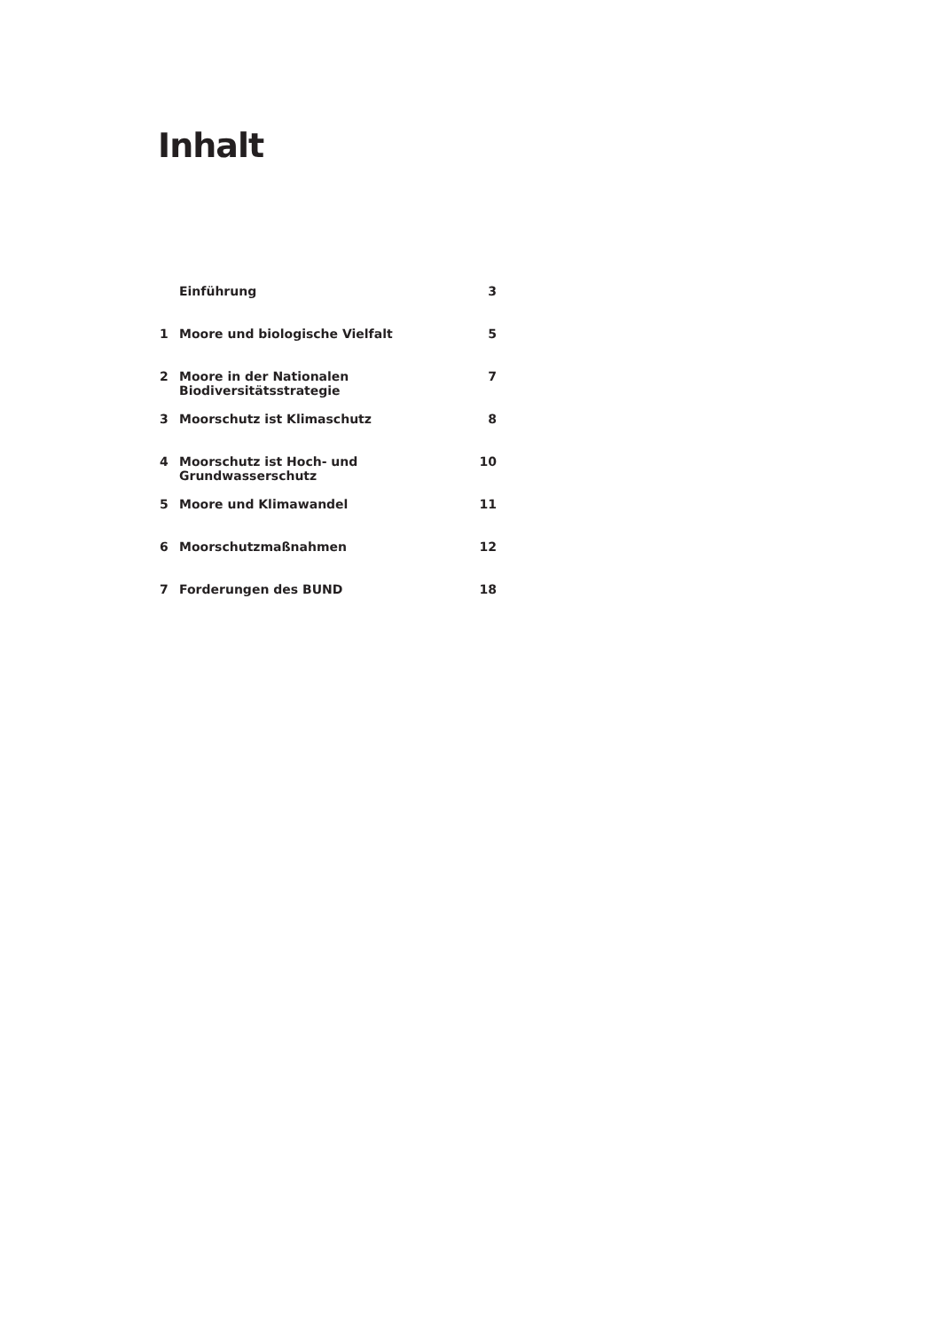Inhalt
| | Einführung | 3 |
| 1 | Moore und biologische Vielfalt | 5 |
| 2 | Moore in der Nationalen Biodiversitätsstrategie | 7 |
| 3 | Moorschutz ist Klimaschutz | 8 |
| 4 | Moorschutz ist Hoch- und Grundwasserschutz | 10 |
| 5 | Moore und Klimawandel | 11 |
| 6 | Moorschutzmaßnahmen | 12 |
| 7 | Forderungen des BUND | 18 |